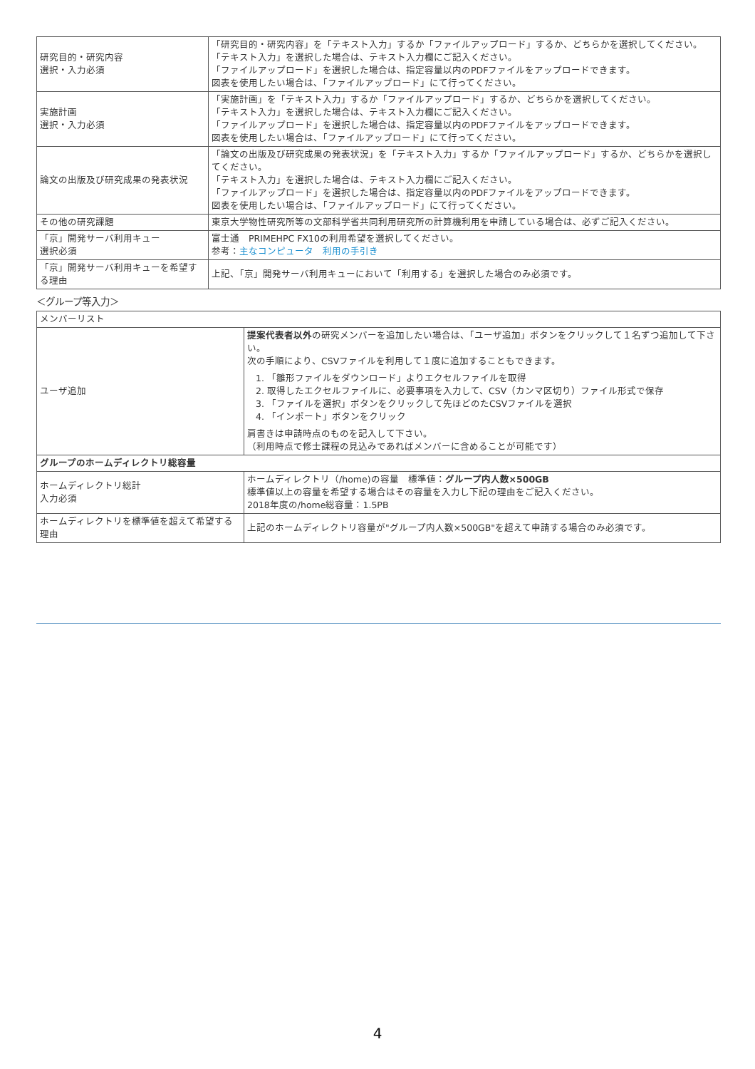| 研究目的・研究内容 選択・入力必須 | 「研究目的・研究内容」を「テキスト入力」するか「ファイルアップロード」するか、どちらかを選択してください。 「テキスト入力」を選択した場合は、テキスト入力欄にご記入ください。 「ファイルアップロード」を選択した場合は、指定容量以内のPDFファイルをアップロードできます。 図表を使用したい場合は、「ファイルアップロード」にて行ってください。 |
| 実施計画 選択・入力必須 | 「実施計画」を「テキスト入力」するか「ファイルアップロード」するか、どちらかを選択してください。 「テキスト入力」を選択した場合は、テキスト入力欄にご記入ください。 「ファイルアップロード」を選択した場合は、指定容量以内のPDFファイルをアップロードできます。 図表を使用したい場合は、「ファイルアップロード」にて行ってください。 |
| 論文の出版及び研究成果の発表状況 | 「論文の出版及び研究成果の発表状況」を「テキスト入力」するか「ファイルアップロード」するか、どちらかを選択してください。 「テキスト入力」を選択した場合は、テキスト入力欄にご記入ください。 「ファイルアップロード」を選択した場合は、指定容量以内のPDFファイルをアップロードできます。 図表を使用したい場合は、「ファイルアップロード」にて行ってください。 |
| その他の研究課題 | 東京大学物性研究所等の文部科学省共同利用研究所の計算機利用を申請している場合は、必ずご記入ください。 |
| 「京」開発サーバ利用キュー 選択必須 | 富士通 PRIMEHPC FX10の利用希望を選択してください。 参考： 主なコンピュータ 利用の手引き |
| 「京」開発サーバ利用キューを希望する理由 | 上記、「京」開発サーバ利用キューにおいて「利用する」を選択した場合のみ必須です。 |
＜グループ等入力＞
| メンバーリスト | |
| ユーザ追加 | 提案代表者以外 の研究メンバーを追加したい場合は、「ユーザ追加」ボタンをクリックして１名ずつ追加して下さい。 次の手順により、CSVファイルを利用して１度に追加することもできます。 1. 「雛形ファイルをダウンロード」よりエクセルファイルを取得 2. 取得したエクセルファイルに、必要事項を入力して、CSV（カンマ区切り）ファイル形式で保存 3. 「ファイルを選択」ボタンをクリックして先ほどのたCSVファイルを選択 4. 「インポート」ボタンをクリック 肩書きは申請時点のものを記入して下さい。 （利用時点で修士課程の見込みであればメンバーに含めることが可能です） |
| グループのホームディレクトリ総容量 | |
| ホームディレクトリ総計 入力必須 | ホームディレクトリ（/home)の容量 標準値： グループ内人数×500GB 標準値以上の容量を希望する場合はその容量を入力し下記の理由をご記入ください。 2018年度の/home総容量：1.5PB |
| ホームディレクトリを標準値を超えて希望する理由 | 上記のホームディレクトリ容量が"グループ内人数×500GB"を超えて申請する場合のみ必須です。 |
4